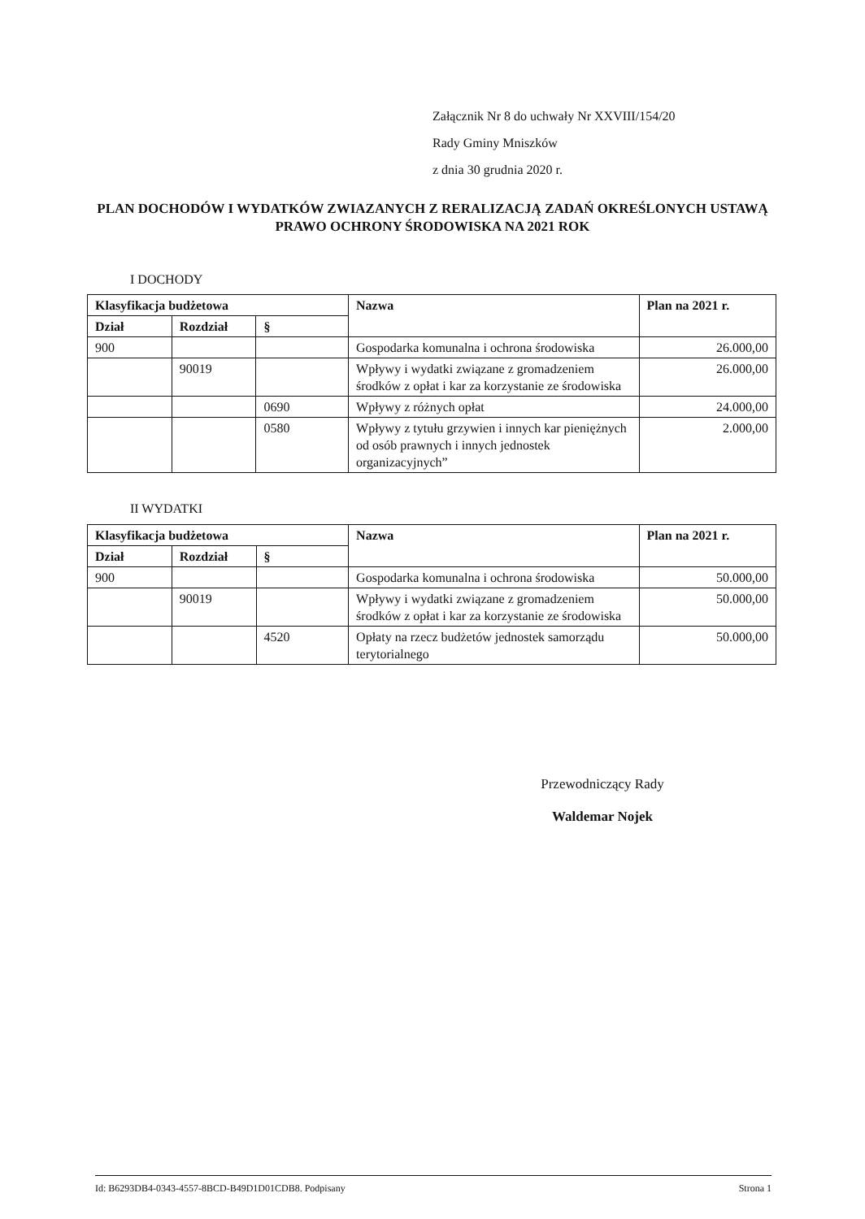Załącznik Nr 8 do uchwały Nr XXVIII/154/20
Rady Gminy Mniszków
z dnia 30 grudnia 2020 r.
PLAN DOCHODÓW I WYDATKÓW ZWIAZANYCH Z RERALIZACJĄ ZADAŃ OKREŚLONYCH USTAWĄ PRAWO OCHRONY ŚRODOWISKA NA 2021 ROK
I DOCHODY
| Klasyfikacja budżetowa | | | Nazwa | Plan na 2021 r. |
| --- | --- | --- | --- | --- |
| Dział | Rozdział | § | | |
| 900 | | | Gospodarka komunalna i ochrona środowiska | 26.000,00 |
| | 90019 | | Wpływy i wydatki związane z gromadzeniem środków z opłat i kar za korzystanie ze środowiska | 26.000,00 |
| | | 0690 | Wpływy z różnych opłat | 24.000,00 |
| | | 0580 | Wpływy z tytułu grzywien i innych kar pieniężnych od osób prawnych i innych jednostek organizacyjnych” | 2.000,00 |
II WYDATKI
| Klasyfikacja budżetowa | | | Nazwa | Plan na 2021 r. |
| --- | --- | --- | --- | --- |
| Dział | Rozdział | § | | |
| 900 | | | Gospodarka komunalna i ochrona środowiska | 50.000,00 |
| | 90019 | | Wpływy i wydatki związane z gromadzeniem środków z opłat i kar za korzystanie ze środowiska | 50.000,00 |
| | | 4520 | Opłaty na rzecz budżetów jednostek samorządu terytorialnego | 50.000,00 |
Przewodniczący Rady
Waldemar Nojek
Id: B6293DB4-0343-4557-8BCD-B49D1D01CDB8. Podpisany Strona 1